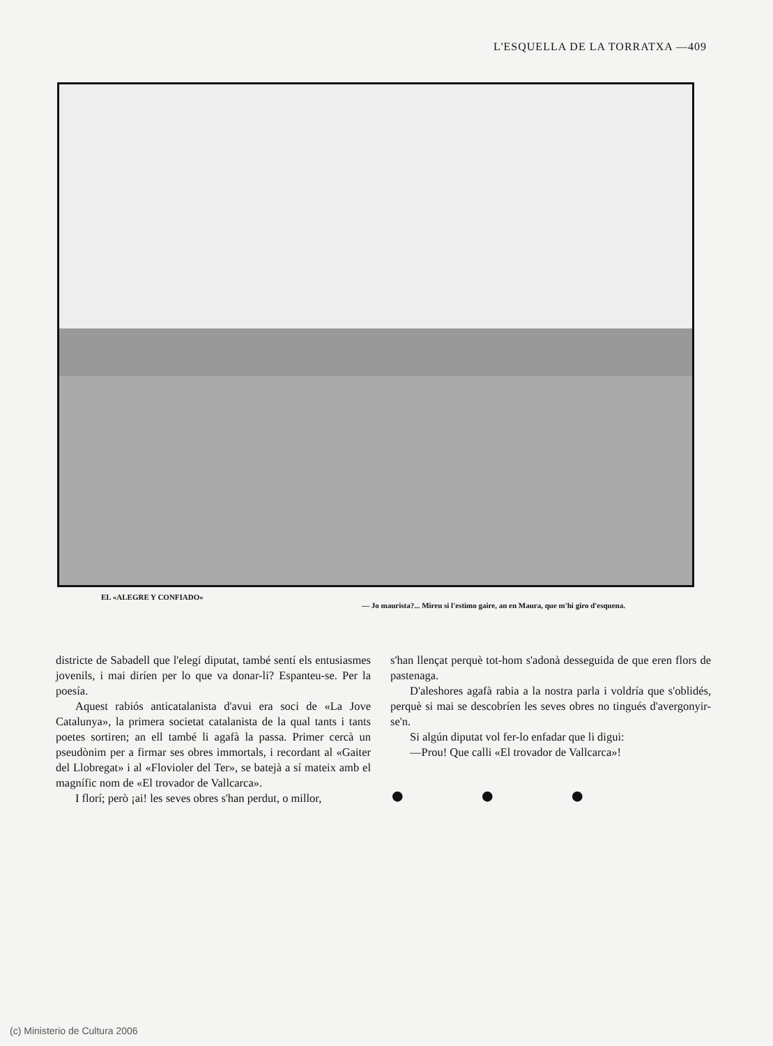L'ESQUELLA DE LA TORRATXA —409
EL «ALEGRE Y CONFIADO»
— Jo maurista?... Mireu si l'estimo gaire, an en Maura, que m'hi giro d'esquena.
districte de Sabadell que l'elegí diputat, també sentí els entusiasmes jovenils, i mai diríen per lo que va donar-li? Espanteu-se. Per la poesía.
Aquest rabiós anticatalanista d'avui era soci de «La Jove Catalunya», la primera societat catalanista de la qual tants i tants poetes sortiren; an ell també li agafà la passa. Primer cercà un pseudònim per a firmar ses obres immortals, i recordant al «Gaiter del Llobregat» i al «Flovioler del Ter», se batejà a sí mateix amb el magnífic nom de «El trovador de Vallcarca».
I florí; però ¡ai! les seves obres s'han perdut, o millor,
s'han llençat perquè tot-hom s'adonà desseguida de que eren flors de pastenaga.
D'aleshores agafà rabia a la nostra parla i voldría que s'oblidés, perquè si mai se descobríen les seves obres no tingués d'avergonyir-se'n.
Si algún diputat vol fer-lo enfadar que li digui:
—Prou! Que calli «El trovador de Vallcarca»!
● ● ●
(c) Ministerio de Cultura 2006